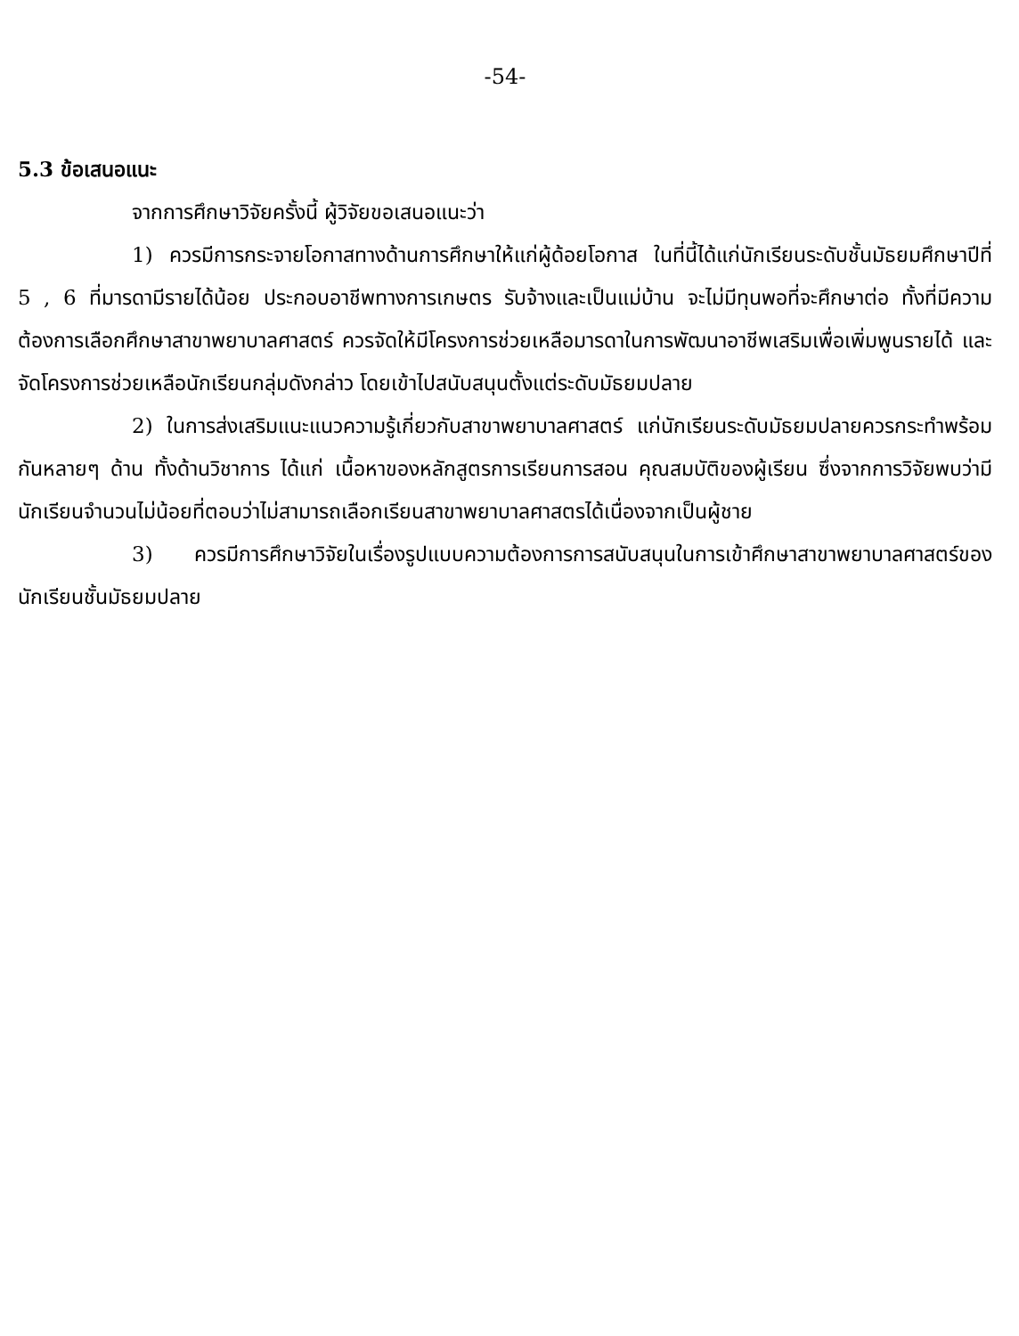-54-
5.3 ข้อเสนอแนะ
จากการศึกษาวิจัยครั้งนี้ ผู้วิจัยขอเสนอแนะว่า
1) ควรมีการกระจายโอกาสทางด้านการศึกษาให้แก่ผู้ด้อยโอกาส ในที่นี้ได้แก่นักเรียนระดับชั้นมัธยมศึกษาปีที่ 5 , 6 ที่มารดามีรายได้น้อย ประกอบอาชีพทางการเกษตร รับจ้างและเป็นแม่บ้าน จะไม่มีทุนพอที่จะศึกษาต่อ ทั้งที่มีความต้องการเลือกศึกษาสาขาพยาบาลศาสตร์ ควรจัดให้มีโครงการช่วยเหลือมารดาในการพัฒนาอาชีพเสริมเพื่อเพิ่มพูนรายได้ และจัดโครงการช่วยเหลือนักเรียนกลุ่มดังกล่าว โดยเข้าไปสนับสนุนตั้งแต่ระดับมัธยมปลาย
2) ในการส่งเสริมแนะแนวความรู้เกี่ยวกับสาขาพยาบาลศาสตร์ แก่นักเรียนระดับมัธยมปลายควรกระทำพร้อมกันหลายๆ ด้าน ทั้งด้านวิชาการ ได้แก่ เนื้อหาของหลักสูตรการเรียนการสอน คุณสมบัติของผู้เรียน ซึ่งจากการวิจัยพบว่ามีนักเรียนจำนวนไม่น้อยที่ตอบว่าไม่สามารถเลือกเรียนสาขาพยาบาลศาสตรได้เนื่องจากเป็นผู้ชาย
3) ควรมีการศึกษาวิจัยในเรื่องรูปแบบความต้องการการสนับสนุนในการเข้าศึกษาสาขาพยาบาลศาสตร์ของนักเรียนชั้นมัธยมปลาย